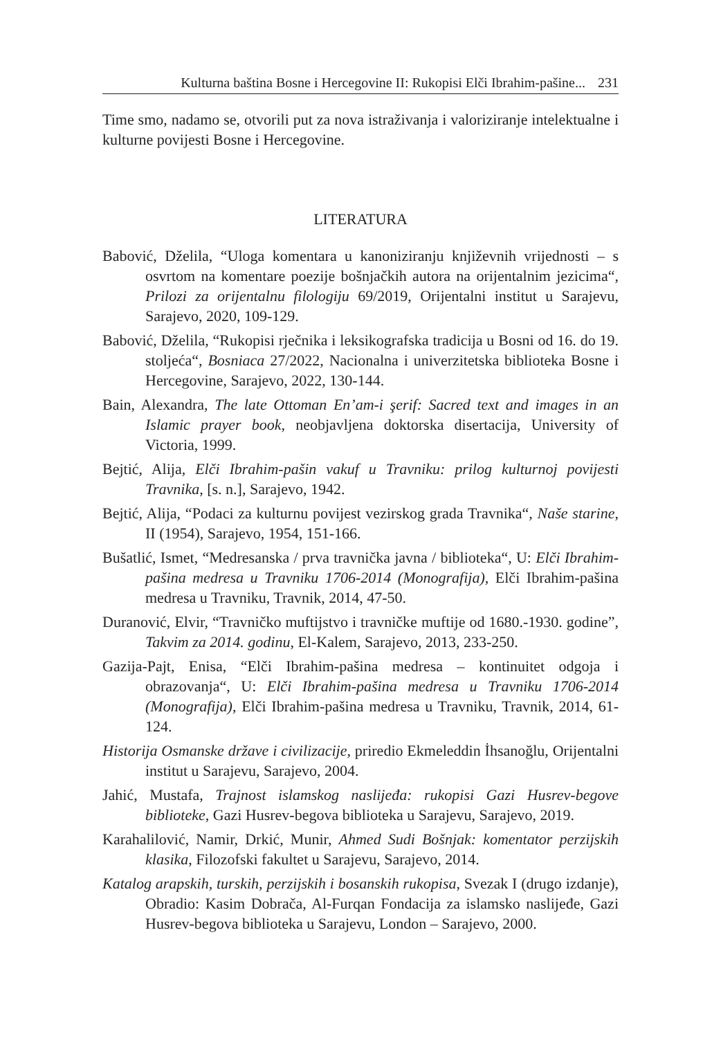Kulturna baština Bosne i Hercegovine II: Rukopisi Elči Ibrahim-pašine... 231
Time smo, nadamo se, otvorili put za nova istraživanja i valoriziranje intelektualne i kulturne povijesti Bosne i Hercegovine.
LITERATURA
Babović, Dželila, “Uloga komentara u kanoniziranju književnih vrijednosti – s osvrtom na komentare poezije bošnjačkih autora na orijentalnim jezicima“, Prilozi za orijentalnu filologiju 69/2019, Orijentalni institut u Sarajevu, Sarajevo, 2020, 109-129.
Babović, Dželila, “Rukopisi rječnika i leksikografska tradicija u Bosni od 16. do 19. stoljeća“, Bosniaca 27/2022, Nacionalna i univerzitetska biblioteka Bosne i Hercegovine, Sarajevo, 2022, 130-144.
Bain, Alexandra, The late Ottoman En’am-i şerif: Sacred text and images in an Islamic prayer book, neobjavljena doktorska disertacija, University of Victoria, 1999.
Bejtić, Alija, Elči Ibrahim-pašin vakuf u Travniku: prilog kulturnoj povijesti Travnika, [s. n.], Sarajevo, 1942.
Bejtić, Alija, “Podaci za kulturnu povijest vezirskog grada Travnika“, Naše starine, II (1954), Sarajevo, 1954, 151-166.
Bušatlić, Ismet, “Medresanska / prva travnička javna / biblioteka“, U: Elči Ibrahim-pašina medresa u Travniku 1706-2014 (Monografija), Elči Ibrahim-pašina medresa u Travniku, Travnik, 2014, 47-50.
Duranović, Elvir, “Travničko muftijstvo i travničke muftije od 1680.-1930. godine”, Takvim za 2014. godinu, El-Kalem, Sarajevo, 2013, 233-250.
Gazija-Pajt, Enisa, “Elči Ibrahim-pašina medresa – kontinuitet odgoja i obrazovanja“, U: Elči Ibrahim-pašina medresa u Travniku 1706-2014 (Monografija), Elči Ibrahim-pašina medresa u Travniku, Travnik, 2014, 61-124.
Historija Osmanske države i civilizacije, priredio Ekmeleddin İhsanoğlu, Orijentalni institut u Sarajevu, Sarajevo, 2004.
Jahić, Mustafa, Trajnost islamskog naslijeđa: rukopisi Gazi Husrev-begove biblioteke, Gazi Husrev-begova biblioteka u Sarajevu, Sarajevo, 2019.
Karahalilović, Namir, Drkić, Munir, Ahmed Sudi Bošnjak: komentator perzijskih klasika, Filozofski fakultet u Sarajevu, Sarajevo, 2014.
Katalog arapskih, turskih, perzijskih i bosanskih rukopisa, Svezak I (drugo izdanje), Obradio: Kasim Dobrača, Al-Furqan Fondacija za islamsko naslijeđe, Gazi Husrev-begova biblioteka u Sarajevu, London – Sarajevo, 2000.